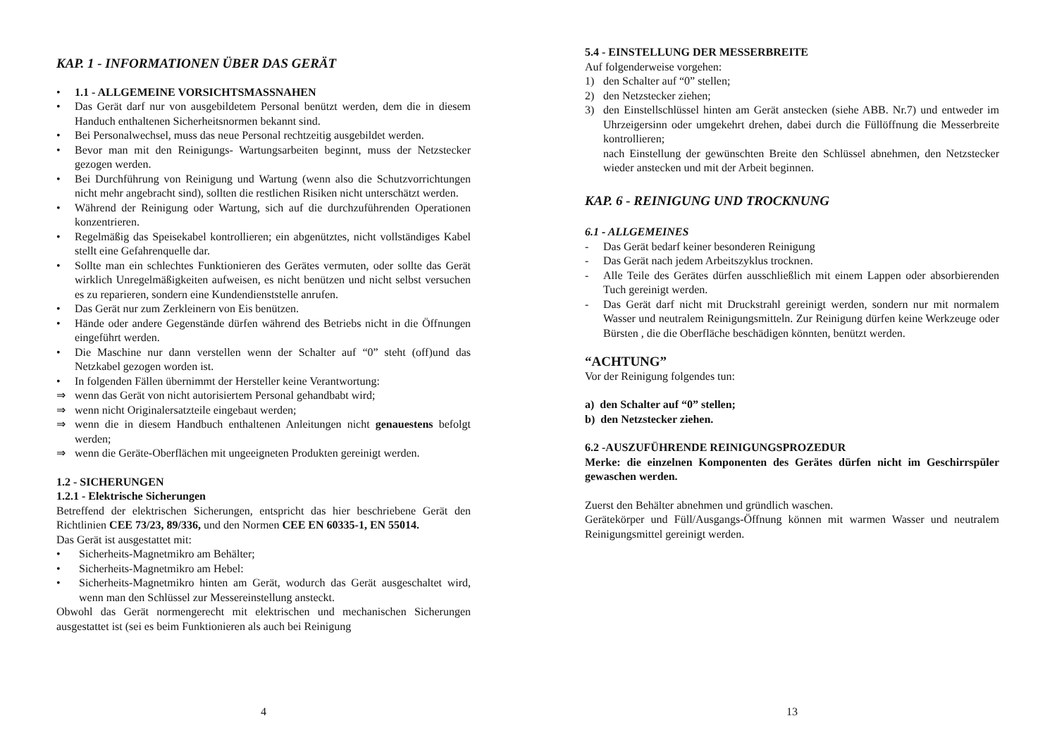KAP. 1 - INFORMATIONEN ÜBER DAS GERÄT
• 1.1 - ALLGEMEINE VORSICHTSMASSNAHEN
• Das Gerät darf nur von ausgebildetem Personal benützt werden, dem die in diesem Handuch enthaltenen Sicherheitsnormen bekannt sind.
• Bei Personalwechsel, muss das neue Personal rechtzeitig ausgebildet werden.
• Bevor man mit den Reinigungs- Wartungsarbeiten beginnt, muss der Netzstecker gezogen werden.
• Bei Durchführung von Reinigung und Wartung (wenn also die Schutzvorrichtungen nicht mehr angebracht sind), sollten die restlichen Risiken nicht unterschätzt werden.
• Während der Reinigung oder Wartung, sich auf die durchzuführenden Operationen konzentrieren.
• Regelmäßig das Speisekabel kontrollieren; ein abgenütztes, nicht vollständiges Kabel stellt eine Gefahrenquelle dar.
• Sollte man ein schlechtes Funktionieren des Gerätes vermuten, oder sollte das Gerät wirklich Unregelmäßigkeiten aufweisen, es nicht benützen und nicht selbst versuchen es zu reparieren, sondern eine Kundendienststelle anrufen.
• Das Gerät nur zum Zerkleinern von Eis benützen.
• Hände oder andere Gegenstände dürfen während des Betriebs nicht in die Öffnungen eingeführt werden.
• Die Maschine nur dann verstellen wenn der Schalter auf “0” steht (off)und das Netzkabel gezogen worden ist.
• In folgenden Fällen übernimmt der Hersteller keine Verantwortung:
⇒ wenn das Gerät von nicht autorisiertem Personal gehandbabt wird;
⇒ wenn nicht Originalersatzteile eingebaut werden;
⇒ wenn die in diesem Handbuch enthaltenen Anleitungen nicht genauestens befolgt werden;
⇒ wenn die Geräte-Oberflächen mit ungeeigneten Produkten gereinigt werden.
1.2 - SICHERUNGEN
1.2.1 - Elektrische Sicherungen
Betreffend der elektrischen Sicherungen, entspricht das hier beschriebene Gerät den Richtlinien CEE 73/23, 89/336, und den Normen CEE EN 60335-1, EN 55014.
Das Gerät ist ausgestattet mit:
• Sicherheits-Magnetmikro am Behälter;
• Sicherheits-Magnetmikro am Hebel:
• Sicherheits-Magnetmikro hinten am Gerät, wodurch das Gerät ausgeschaltet wird, wenn man den Schlüssel zur Messereinstellung ansteckt.
Obwohl das Gerät normengerecht mit elektrischen und mechanischen Sicherungen ausgestattet ist (sei es beim Funktionieren als auch bei Reinigung
4
5.4 - EINSTELLUNG DER MESSERBREITE
Auf folgenderweise vorgehen:
1) den Schalter auf “0” stellen;
2) den Netzstecker ziehen;
3) den Einstellschlüssel hinten am Gerät anstecken (siehe ABB. Nr.7) und entweder im Uhrzeigersinn oder umgekehrt drehen, dabei durch die Füllöffnung die Messerbreite kontrollieren;
nach Einstellung der gewünschten Breite den Schlüssel abnehmen, den Netzstecker wieder anstecken und mit der Arbeit beginnen.
KAP. 6 - REINIGUNG UND TROCKNUNG
6.1 - ALLGEMEINES
- Das Gerät bedarf keiner besonderen Reinigung
- Das Gerät nach jedem Arbeitszyklus trocknen.
- Alle Teile des Gerätes dürfen ausschließlich mit einem Lappen oder absorbierenden Tuch gereinigt werden.
- Das Gerät darf nicht mit Druckstrahl gereinigt werden, sondern nur mit normalem Wasser und neutralem Reinigungsmitteln. Zur Reinigung dürfen keine Werkzeuge oder Bürsten , die die Oberfläche beschädigen könnten, benützt werden.
“ACHTUNG”
Vor der Reinigung folgendes tun:
a) den Schalter auf “0” stellen;
b) den Netzstecker ziehen.
6.2 -AUSZUFÜHRENDE REINIGUNGSPROZEDUR
Merke: die einzelnen Komponenten des Gerätes dürfen nicht im Geschirrspüler gewaschen werden.
Zuerst den Behälter abnehmen und gründlich waschen.
Gerätekörper und Füll/Ausgangs-Öffnung können mit warmen Wasser und neutralem Reinigungsmittel gereinigt werden.
13